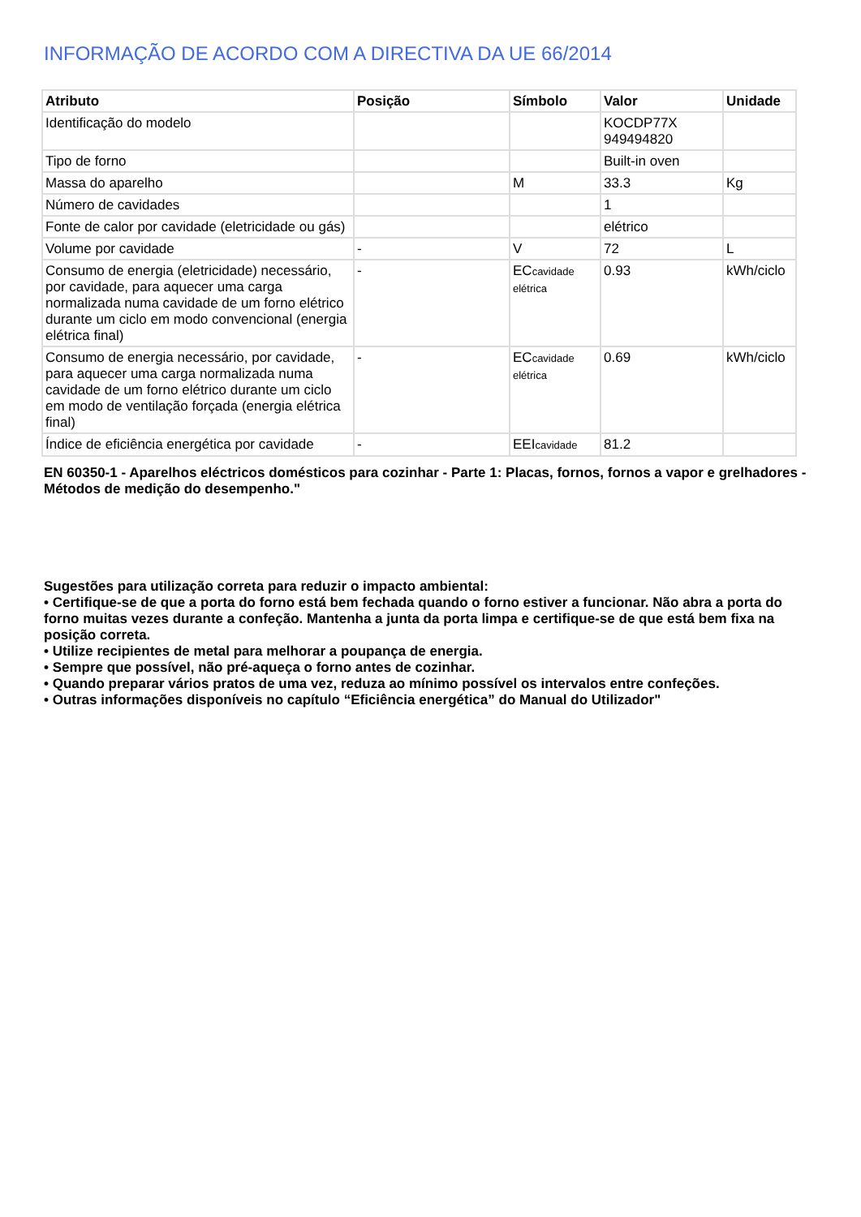INFORMAÇÃO DE ACORDO COM A DIRECTIVA DA UE 66/2014
| Atributo | Posição | Símbolo | Valor | Unidade |
| --- | --- | --- | --- | --- |
| Identificação do modelo | | | KOCDP77X 949494820 | |
| Tipo de forno | | | Built-in oven | |
| Massa do aparelho | | M | 33.3 | Kg |
| Número de cavidades | | | 1 | |
| Fonte de calor por cavidade (eletricidade ou gás) | | | elétrico | |
| Volume por cavidade | - | V | 72 | L |
| Consumo de energia (eletricidade) necessário, por cavidade, para aquecer uma carga normalizada numa cavidade de um forno elétrico durante um ciclo em modo convencional (energia elétrica final) | - | EC cavidade elétrica | 0.93 | kWh/ciclo |
| Consumo de energia necessário, por cavidade, para aquecer uma carga normalizada numa cavidade de um forno elétrico durante um ciclo em modo de ventilação forçada (energia elétrica final) | - | EC cavidade elétrica | 0.69 | kWh/ciclo |
| Índice de eficiência energética por cavidade | - | EEI cavidade | 81.2 | |
EN 60350-1 - Aparelhos eléctricos domésticos para cozinhar - Parte 1: Placas, fornos, fornos a vapor e grelhadores - Métodos de medição do desempenho."
Sugestões para utilização correta para reduzir o impacto ambiental:
• Certifique-se de que a porta do forno está bem fechada quando o forno estiver a funcionar. Não abra a porta do forno muitas vezes durante a confeção. Mantenha a junta da porta limpa e certifique-se de que está bem fixa na posição correta.
• Utilize recipientes de metal para melhorar a poupança de energia.
• Sempre que possível, não pré-aqueça o forno antes de cozinhar.
• Quando preparar vários pratos de uma vez, reduza ao mínimo possível os intervalos entre confeções.
• Outras informações disponíveis no capítulo “Eficiência energética” do Manual do Utilizador"